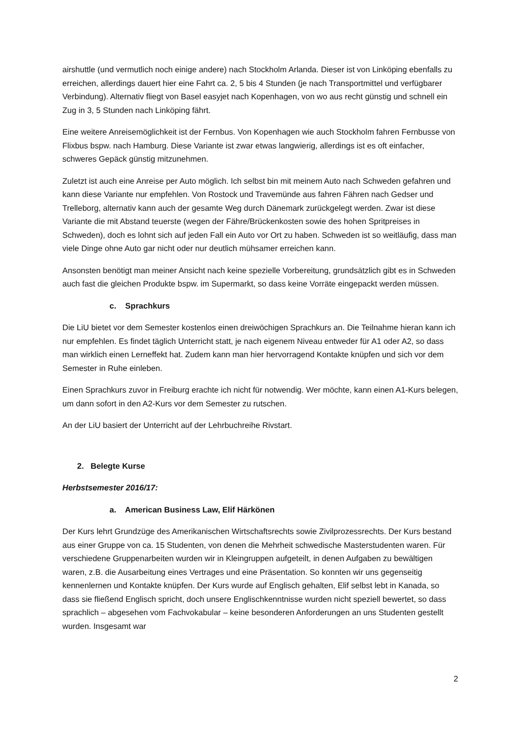airshuttle (und vermutlich noch einige andere) nach Stockholm Arlanda. Dieser ist von Linköping ebenfalls zu erreichen, allerdings dauert hier eine Fahrt ca. 2, 5 bis 4 Stunden (je nach Transportmittel und verfügbarer Verbindung). Alternativ fliegt von Basel easyjet nach Kopenhagen, von wo aus recht günstig und schnell ein Zug in 3, 5 Stunden nach Linköping fährt.
Eine weitere Anreisemöglichkeit ist der Fernbus. Von Kopenhagen wie auch Stockholm fahren Fernbusse von Flixbus bspw. nach Hamburg. Diese Variante ist zwar etwas langwierig, allerdings ist es oft einfacher, schweres Gepäck günstig mitzunehmen.
Zuletzt ist auch eine Anreise per Auto möglich. Ich selbst bin mit meinem Auto nach Schweden gefahren und kann diese Variante nur empfehlen. Von Rostock und Travemünde aus fahren Fähren nach Gedser und Trelleborg, alternativ kann auch der gesamte Weg durch Dänemark zurückgelegt werden. Zwar ist diese Variante die mit Abstand teuerste (wegen der Fähre/Brückenkosten sowie des hohen Spritpreises in Schweden), doch es lohnt sich auf jeden Fall ein Auto vor Ort zu haben. Schweden ist so weitläufig, dass man viele Dinge ohne Auto gar nicht oder nur deutlich mühsamer erreichen kann.
Ansonsten benötigt man meiner Ansicht nach keine spezielle Vorbereitung, grundsätzlich gibt es in Schweden auch fast die gleichen Produkte bspw. im Supermarkt, so dass keine Vorräte eingepackt werden müssen.
c. Sprachkurs
Die LiU bietet vor dem Semester kostenlos einen dreiwöchigen Sprachkurs an. Die Teilnahme hieran kann ich nur empfehlen. Es findet täglich Unterricht statt, je nach eigenem Niveau entweder für A1 oder A2, so dass man wirklich einen Lerneffekt hat. Zudem kann man hier hervorragend Kontakte knüpfen und sich vor dem Semester in Ruhe einleben.
Einen Sprachkurs zuvor in Freiburg erachte ich nicht für notwendig. Wer möchte, kann einen A1-Kurs belegen, um dann sofort in den A2-Kurs vor dem Semester zu rutschen.
An der LiU basiert der Unterricht auf der Lehrbuchreihe Rivstart.
2. Belegte Kurse
Herbstsemester 2016/17:
a. American Business Law, Elif Härkönen
Der Kurs lehrt Grundzüge des Amerikanischen Wirtschaftsrechts sowie Zivilprozessrechts. Der Kurs bestand aus einer Gruppe von ca. 15 Studenten, von denen die Mehrheit schwedische Masterstudenten waren. Für verschiedene Gruppenarbeiten wurden wir in Kleingruppen aufgeteilt, in denen Aufgaben zu bewältigen waren, z.B. die Ausarbeitung eines Vertrages und eine Präsentation. So konnten wir uns gegenseitig kennenlernen und Kontakte knüpfen. Der Kurs wurde auf Englisch gehalten, Elif selbst lebt in Kanada, so dass sie fließend Englisch spricht, doch unsere Englischkenntnisse wurden nicht speziell bewertet, so dass sprachlich – abgesehen vom Fachvokabular – keine besonderen Anforderungen an uns Studenten gestellt wurden. Insgesamt war
2